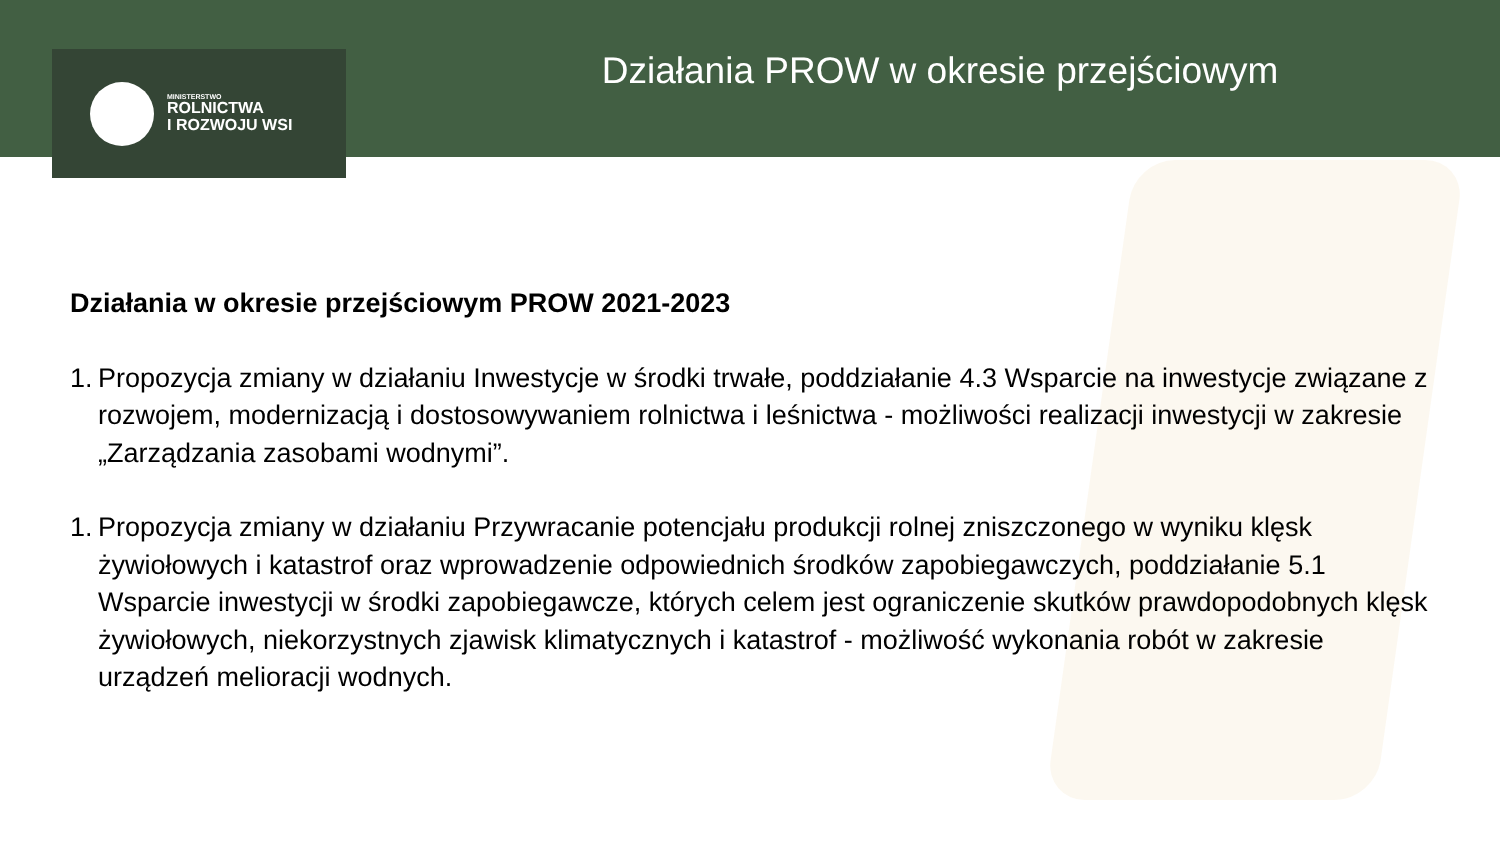MINISTERSTWO
ROLNICTWA
I ROZWOJU WSI
Działania PROW w okresie przejściowym
Działania w okresie przejściowym PROW 2021-2023
1.
Propozycja zmiany w działaniu Inwestycje w środki trwałe, poddziałanie 4.3 Wsparcie na inwestycje związane z rozwojem, modernizacją i dostosowywaniem rolnictwa i leśnictwa - możliwości realizacji inwestycji w zakresie „Zarządzania zasobami wodnymi”.
1.
Propozycja zmiany w działaniu Przywracanie potencjału produkcji rolnej zniszczonego w wyniku klęsk żywiołowych i katastrof oraz wprowadzenie odpowiednich środków zapobiegawczych, poddziałanie 5.1 Wsparcie inwestycji w środki zapobiegawcze, których celem jest ograniczenie skutków prawdopodobnych klęsk żywiołowych, niekorzystnych zjawisk klimatycznych i katastrof - możliwość wykonania robót w zakresie urządzeń melioracji wodnych.